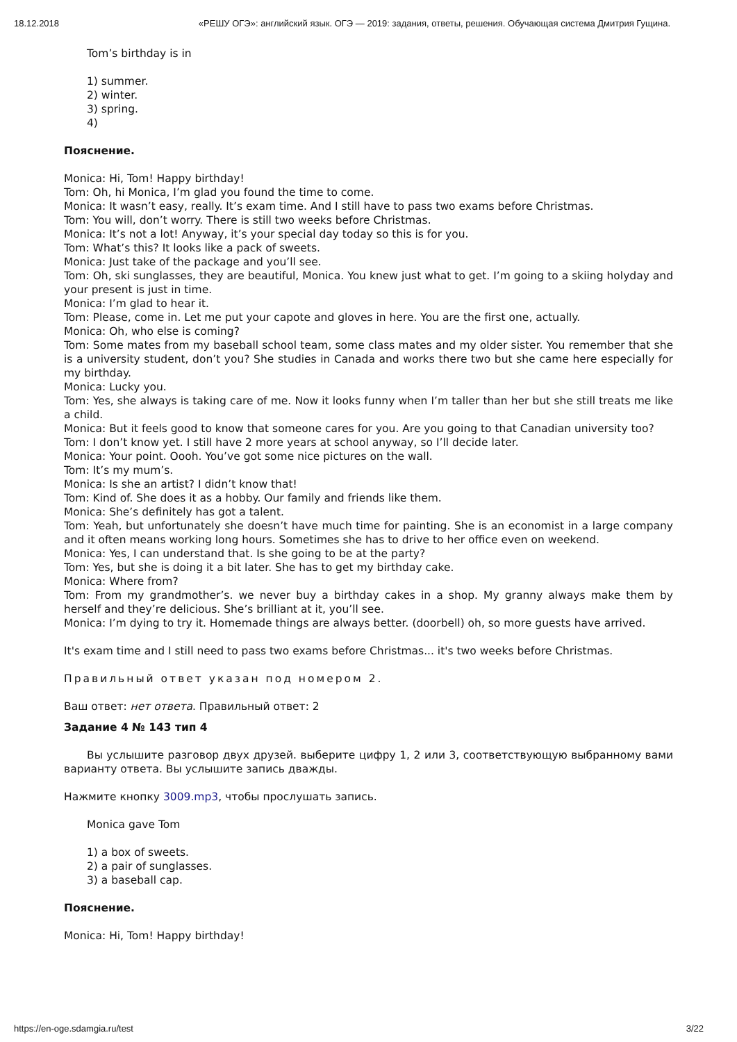18.12.2018 «РЕШУ ОГЭ»: английский язык. ОГЭ — 2019: задания, ответы, решения. Обучающая система Дмитрия Гущина.
Tom’s birthday is in
1) summer.
2) winter.
3) spring.
4)
Пояснение.
Monica: Hi, Tom! Happy birthday!
Tom: Oh, hi Monica, I’m glad you found the time to come.
Monica: It wasn’t easy, really. It’s exam time. And I still have to pass two exams before Christmas.
Tom: You will, don’t worry. There is still two weeks before Christmas.
Monica: It’s not a lot! Anyway, it’s your special day today so this is for you.
Tom: What’s this? It looks like a pack of sweets.
Monica: Just take of the package and you’ll see.
Tom: Oh, ski sunglasses, they are beautiful, Monica. You knew just what to get. I’m going to a skiing holyday and your present is just in time.
Monica: I’m glad to hear it.
Tom: Please, come in. Let me put your capote and gloves in here. You are the first one, actually.
Monica: Oh, who else is coming?
Tom: Some mates from my baseball school team, some class mates and my older sister. You remember that she is a university student, don’t you? She studies in Canada and works there two but she came here especially for my birthday.
Monica: Lucky you.
Tom: Yes, she always is taking care of me. Now it looks funny when I’m taller than her but she still treats me like a child.
Monica: But it feels good to know that someone cares for you. Are you going to that Canadian university too?
Tom: I don’t know yet. I still have 2 more years at school anyway, so I’ll decide later.
Monica: Your point. Oooh. You’ve got some nice pictures on the wall.
Tom: It’s my mum’s.
Monica: Is she an artist? I didn’t know that!
Tom: Kind of. She does it as a hobby. Our family and friends like them.
Monica: She’s definitely has got a talent.
Tom: Yeah, but unfortunately she doesn’t have much time for painting. She is an economist in a large company and it often means working long hours. Sometimes she has to drive to her office even on weekend.
Monica: Yes, I can understand that. Is she going to be at the party?
Tom: Yes, but she is doing it a bit later. She has to get my birthday cake.
Monica: Where from?
Tom: From my grandmother’s. we never buy a birthday cakes in a shop. My granny always make them by herself and they’re delicious. She’s brilliant at it, you’ll see.
Monica: I’m dying to try it. Homemade things are always better. (doorbell) oh, so more guests have arrived.
It's exam time and I still need to pass two exams before Christmas... it's two weeks before Christmas.
Правильный ответ указан под номером 2.
Ваш ответ: нет ответа. Правильный ответ: 2
Задание 4 № 143 тип 4
Вы услышите разговор двух друзей. выберите цифру 1, 2 или 3, соответствующую выбранному вами варианту ответа. Вы услышите запись дважды.
Нажмите кнопку 3009.mp3, чтобы прослушать запись.
Monica gave Tom
1) a box of sweets.
2) a pair of sunglasses.
3) a baseball cap.
Пояснение.
Monica: Hi, Tom! Happy birthday!
https://en-oge.sdamgia.ru/test 3/22